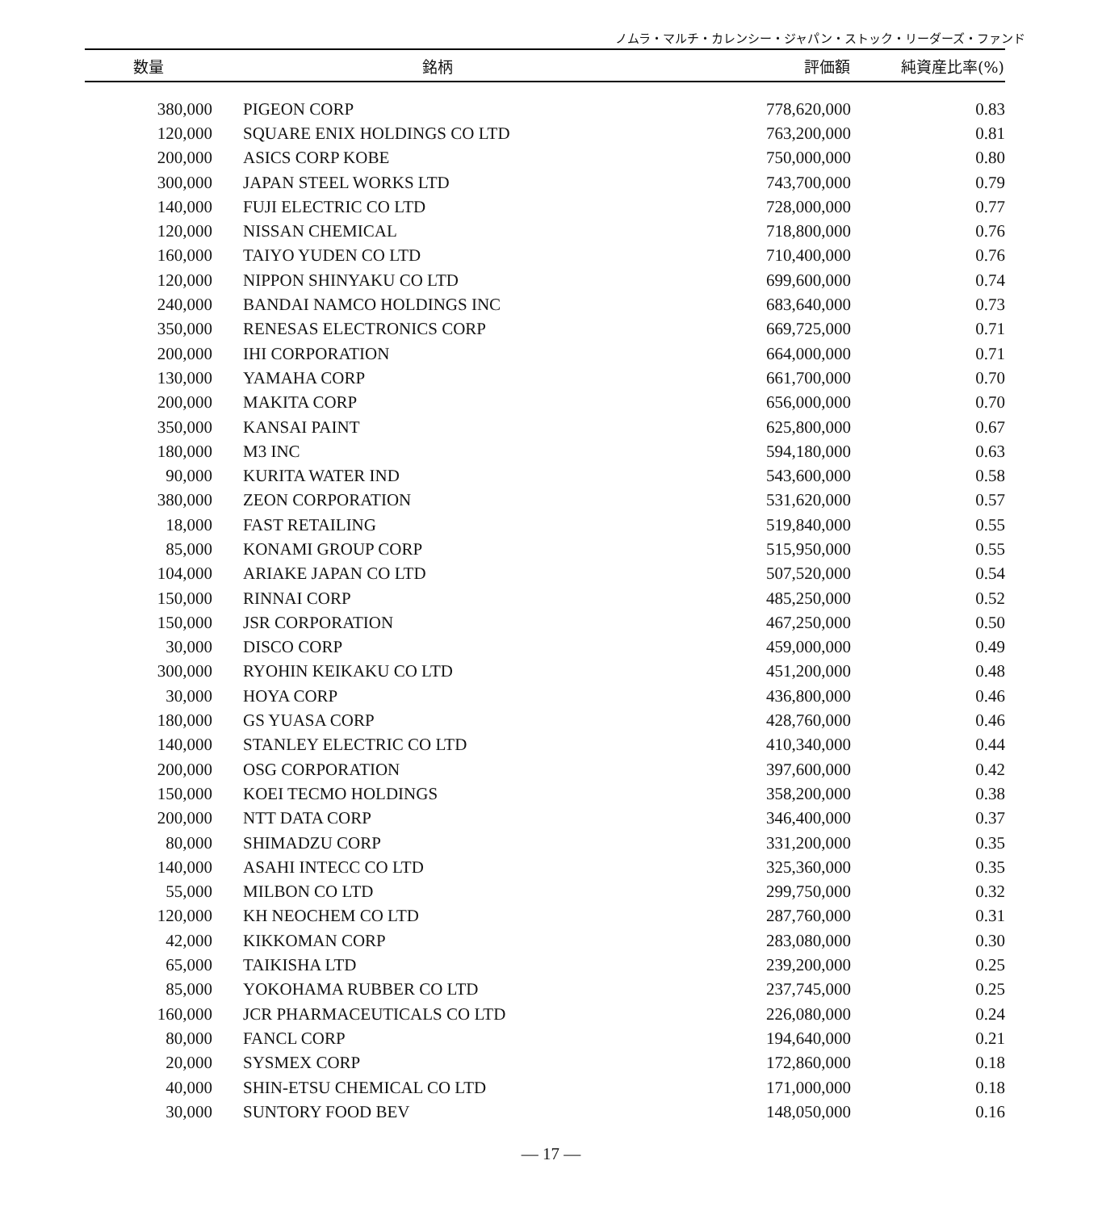ノムラ・マルチ・カレンシー・ジャパン・ストック・リーダーズ・ファンド
| 数量 | 銘柄 | 評価額 | 純資産比率(%) |
| --- | --- | --- | --- |
| 380,000 | PIGEON CORP | 778,620,000 | 0.83 |
| 120,000 | SQUARE ENIX HOLDINGS CO LTD | 763,200,000 | 0.81 |
| 200,000 | ASICS CORP KOBE | 750,000,000 | 0.80 |
| 300,000 | JAPAN STEEL WORKS LTD | 743,700,000 | 0.79 |
| 140,000 | FUJI ELECTRIC CO LTD | 728,000,000 | 0.77 |
| 120,000 | NISSAN CHEMICAL | 718,800,000 | 0.76 |
| 160,000 | TAIYO YUDEN CO LTD | 710,400,000 | 0.76 |
| 120,000 | NIPPON SHINYAKU CO LTD | 699,600,000 | 0.74 |
| 240,000 | BANDAI NAMCO HOLDINGS INC | 683,640,000 | 0.73 |
| 350,000 | RENESAS ELECTRONICS CORP | 669,725,000 | 0.71 |
| 200,000 | IHI CORPORATION | 664,000,000 | 0.71 |
| 130,000 | YAMAHA CORP | 661,700,000 | 0.70 |
| 200,000 | MAKITA CORP | 656,000,000 | 0.70 |
| 350,000 | KANSAI PAINT | 625,800,000 | 0.67 |
| 180,000 | M3 INC | 594,180,000 | 0.63 |
| 90,000 | KURITA WATER IND | 543,600,000 | 0.58 |
| 380,000 | ZEON CORPORATION | 531,620,000 | 0.57 |
| 18,000 | FAST RETAILING | 519,840,000 | 0.55 |
| 85,000 | KONAMI GROUP CORP | 515,950,000 | 0.55 |
| 104,000 | ARIAKE JAPAN CO LTD | 507,520,000 | 0.54 |
| 150,000 | RINNAI CORP | 485,250,000 | 0.52 |
| 150,000 | JSR CORPORATION | 467,250,000 | 0.50 |
| 30,000 | DISCO CORP | 459,000,000 | 0.49 |
| 300,000 | RYOHIN KEIKAKU CO LTD | 451,200,000 | 0.48 |
| 30,000 | HOYA CORP | 436,800,000 | 0.46 |
| 180,000 | GS YUASA CORP | 428,760,000 | 0.46 |
| 140,000 | STANLEY ELECTRIC CO LTD | 410,340,000 | 0.44 |
| 200,000 | OSG CORPORATION | 397,600,000 | 0.42 |
| 150,000 | KOEI TECMO HOLDINGS | 358,200,000 | 0.38 |
| 200,000 | NTT DATA CORP | 346,400,000 | 0.37 |
| 80,000 | SHIMADZU CORP | 331,200,000 | 0.35 |
| 140,000 | ASAHI INTECC CO LTD | 325,360,000 | 0.35 |
| 55,000 | MILBON CO LTD | 299,750,000 | 0.32 |
| 120,000 | KH NEOCHEM CO LTD | 287,760,000 | 0.31 |
| 42,000 | KIKKOMAN CORP | 283,080,000 | 0.30 |
| 65,000 | TAIKISHA LTD | 239,200,000 | 0.25 |
| 85,000 | YOKOHAMA RUBBER CO LTD | 237,745,000 | 0.25 |
| 160,000 | JCR PHARMACEUTICALS CO LTD | 226,080,000 | 0.24 |
| 80,000 | FANCL CORP | 194,640,000 | 0.21 |
| 20,000 | SYSMEX CORP | 172,860,000 | 0.18 |
| 40,000 | SHIN-ETSU CHEMICAL CO LTD | 171,000,000 | 0.18 |
| 30,000 | SUNTORY FOOD BEV | 148,050,000 | 0.16 |
— 17 —